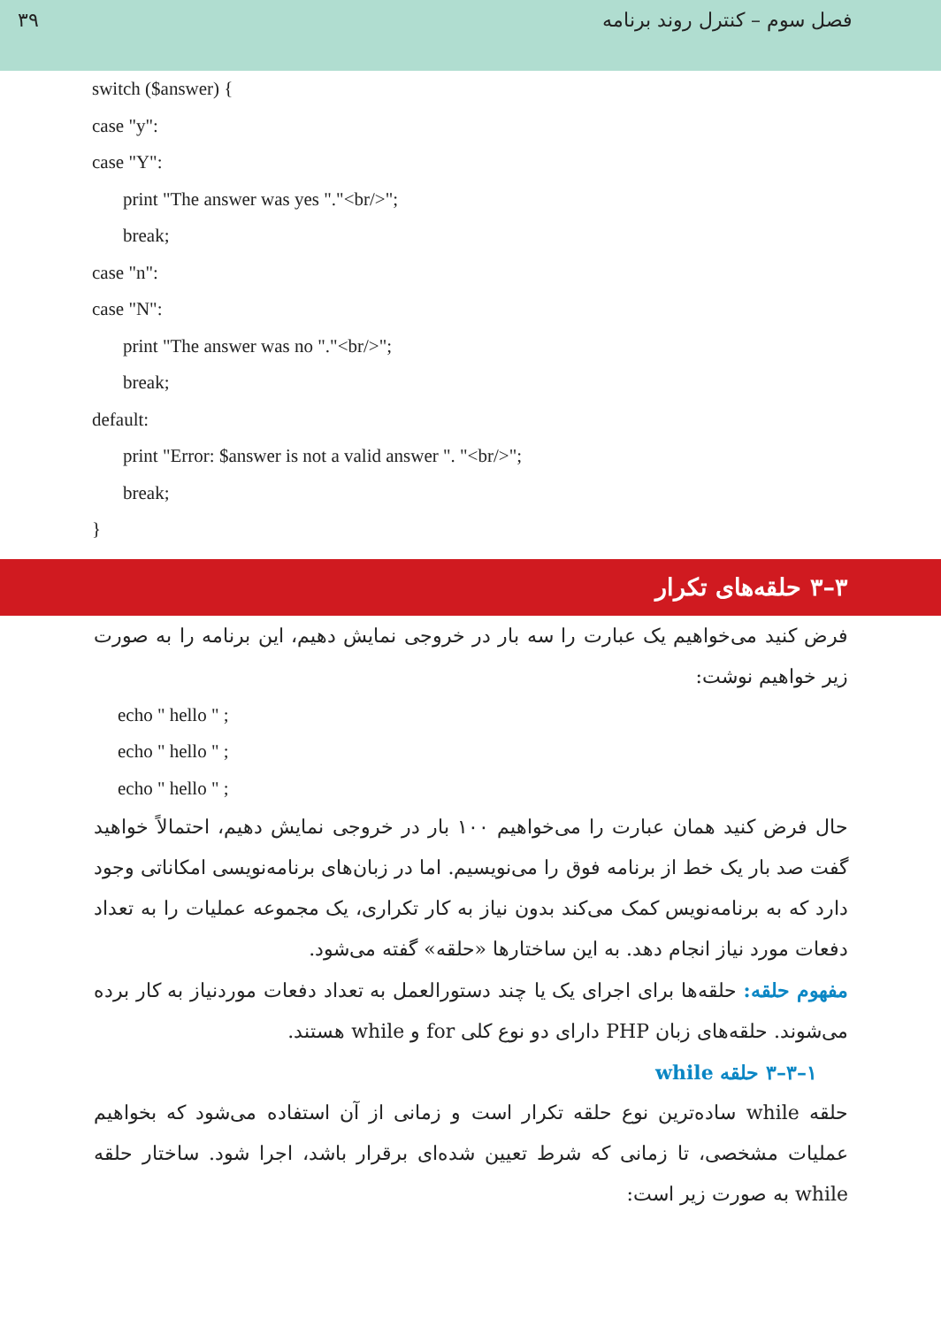۳۹ فصل سوم – کنترل روند برنامه
switch ($answer) {
case "y":
case "Y":
print "The answer was yes "."<br/>";
break;
case "n":
case "N":
print "The answer was no "."<br/>";
break;
default:
print "Error: $answer is not a valid answer ". "<br/>";
break;
}
۳–۳ حلقه‌های تکرار
فرض کنید می‌خواهیم یک عبارت را سه بار در خروجی نمایش دهیم، این برنامه را به صورت زیر خواهیم نوشت:
echo " hello " ;
echo " hello " ;
echo " hello " ;
حال فرض کنید همان عبارت را می‌خواهیم ۱۰۰ بار در خروجی نمایش دهیم، احتمالاً خواهید گفت صد بار یک خط از برنامه فوق را می‌نویسیم. اما در زبان‌های برنامه‌نویسی امکاناتی وجود دارد که به برنامه‌نویس کمک می‌کند بدون نیاز به کار تکراری، یک مجموعه عملیات را به تعداد دفعات مورد نیاز انجام دهد. به این ساختارها «حلقه» گفته می‌شود.
مفهوم حلقه: حلقه‌ها برای اجرای یک یا چند دستورالعمل به تعداد دفعات موردنیاز به کار برده می‌شوند. حلقه‌های زبان PHP دارای دو نوع کلی for و while هستند.
۱–۳–۳ حلقه while
حلقه while ساده‌ترین نوع حلقه تکرار است و زمانی از آن استفاده می‌شود که بخواهیم عملیات مشخصی، تا زمانی که شرط تعیین شده‌ای برقرار باشد، اجرا شود. ساختار حلقه while به صورت زیر است: